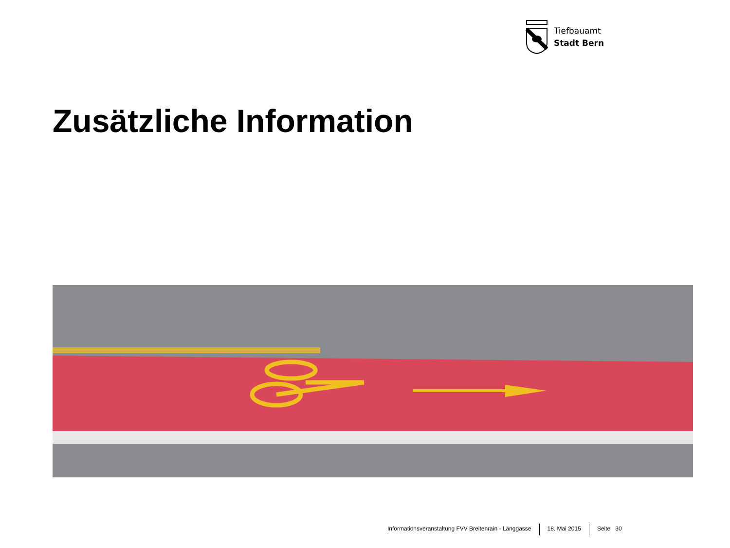Tiefbauamt
Stadt Bern
Zusätzliche Information
Informationsveranstaltung FVV Breitenrain - Länggasse
18. Mai 2015 Seite 30